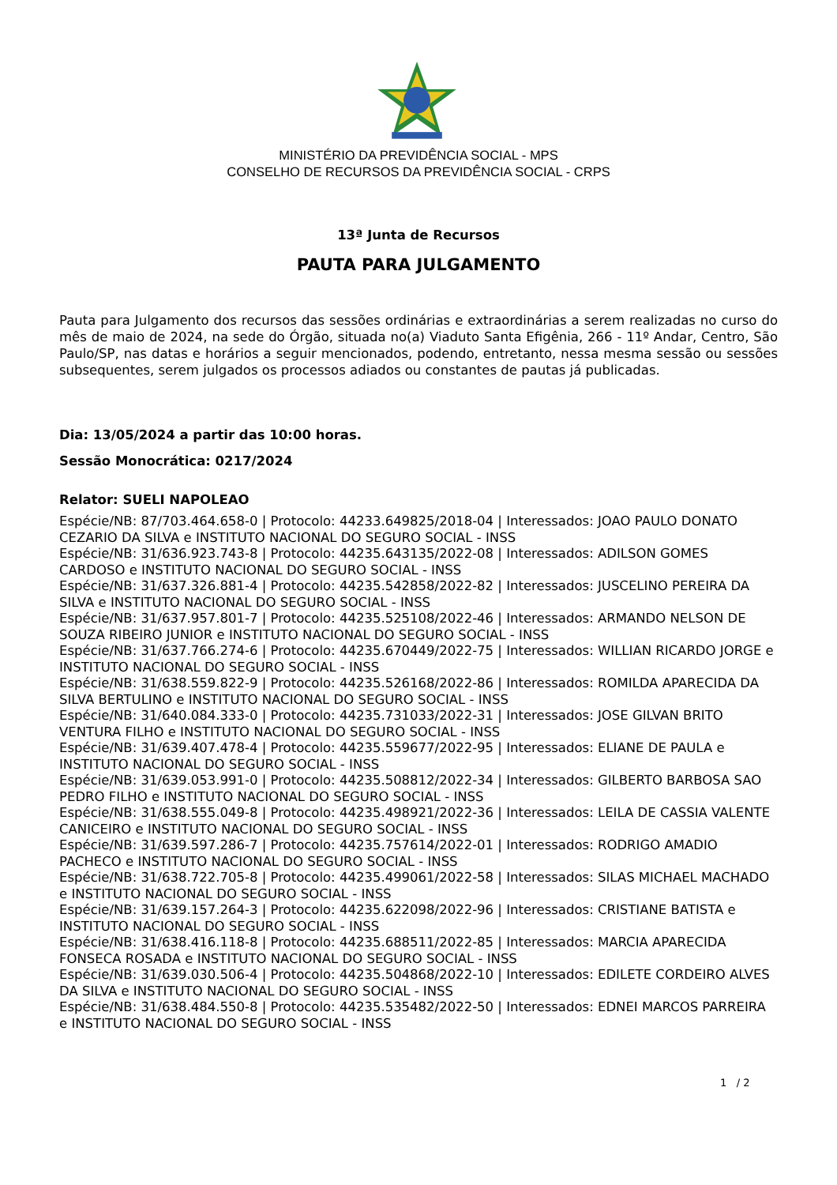MINISTÉRIO DA PREVIDÊNCIA SOCIAL - MPS
CONSELHO DE RECURSOS DA PREVIDÊNCIA SOCIAL - CRPS
13ª Junta de Recursos
PAUTA PARA JULGAMENTO
Pauta para Julgamento dos recursos das sessões ordinárias e extraordinárias a serem realizadas no curso do mês de maio de 2024, na sede do Órgão, situada no(a) Viaduto Santa Efigênia, 266 - 11º Andar, Centro, São Paulo/SP, nas datas e horários a seguir mencionados, podendo, entretanto, nessa mesma sessão ou sessões subsequentes, serem julgados os processos adiados ou constantes de pautas já publicadas.
Dia: 13/05/2024 a partir das 10:00 horas.
Sessão Monocrática: 0217/2024
Relator: SUELI NAPOLEAO
Espécie/NB: 87/703.464.658-0 | Protocolo: 44233.649825/2018-04 | Interessados: JOAO PAULO DONATO CEZARIO DA SILVA e INSTITUTO NACIONAL DO SEGURO SOCIAL - INSS
Espécie/NB: 31/636.923.743-8 | Protocolo: 44235.643135/2022-08 | Interessados: ADILSON GOMES CARDOSO e INSTITUTO NACIONAL DO SEGURO SOCIAL - INSS
Espécie/NB: 31/637.326.881-4 | Protocolo: 44235.542858/2022-82 | Interessados: JUSCELINO PEREIRA DA SILVA e INSTITUTO NACIONAL DO SEGURO SOCIAL - INSS
Espécie/NB: 31/637.957.801-7 | Protocolo: 44235.525108/2022-46 | Interessados: ARMANDO NELSON DE SOUZA RIBEIRO JUNIOR e INSTITUTO NACIONAL DO SEGURO SOCIAL - INSS
Espécie/NB: 31/637.766.274-6 | Protocolo: 44235.670449/2022-75 | Interessados: WILLIAN RICARDO JORGE e INSTITUTO NACIONAL DO SEGURO SOCIAL - INSS
Espécie/NB: 31/638.559.822-9 | Protocolo: 44235.526168/2022-86 | Interessados: ROMILDA APARECIDA DA SILVA BERTULINO e INSTITUTO NACIONAL DO SEGURO SOCIAL - INSS
Espécie/NB: 31/640.084.333-0 | Protocolo: 44235.731033/2022-31 | Interessados: JOSE GILVAN BRITO VENTURA FILHO e INSTITUTO NACIONAL DO SEGURO SOCIAL - INSS
Espécie/NB: 31/639.407.478-4 | Protocolo: 44235.559677/2022-95 | Interessados: ELIANE DE PAULA e INSTITUTO NACIONAL DO SEGURO SOCIAL - INSS
Espécie/NB: 31/639.053.991-0 | Protocolo: 44235.508812/2022-34 | Interessados: GILBERTO BARBOSA SAO PEDRO FILHO e INSTITUTO NACIONAL DO SEGURO SOCIAL - INSS
Espécie/NB: 31/638.555.049-8 | Protocolo: 44235.498921/2022-36 | Interessados: LEILA DE CASSIA VALENTE CANICEIRO e INSTITUTO NACIONAL DO SEGURO SOCIAL - INSS
Espécie/NB: 31/639.597.286-7 | Protocolo: 44235.757614/2022-01 | Interessados: RODRIGO AMADIO PACHECO e INSTITUTO NACIONAL DO SEGURO SOCIAL - INSS
Espécie/NB: 31/638.722.705-8 | Protocolo: 44235.499061/2022-58 | Interessados: SILAS MICHAEL MACHADO e INSTITUTO NACIONAL DO SEGURO SOCIAL - INSS
Espécie/NB: 31/639.157.264-3 | Protocolo: 44235.622098/2022-96 | Interessados: CRISTIANE BATISTA e INSTITUTO NACIONAL DO SEGURO SOCIAL - INSS
Espécie/NB: 31/638.416.118-8 | Protocolo: 44235.688511/2022-85 | Interessados: MARCIA APARECIDA FONSECA ROSADA e INSTITUTO NACIONAL DO SEGURO SOCIAL - INSS
Espécie/NB: 31/639.030.506-4 | Protocolo: 44235.504868/2022-10 | Interessados: EDILETE CORDEIRO ALVES DA SILVA e INSTITUTO NACIONAL DO SEGURO SOCIAL - INSS
Espécie/NB: 31/638.484.550-8 | Protocolo: 44235.535482/2022-50 | Interessados: EDNEI MARCOS PARREIRA e INSTITUTO NACIONAL DO SEGURO SOCIAL - INSS
1 / 2